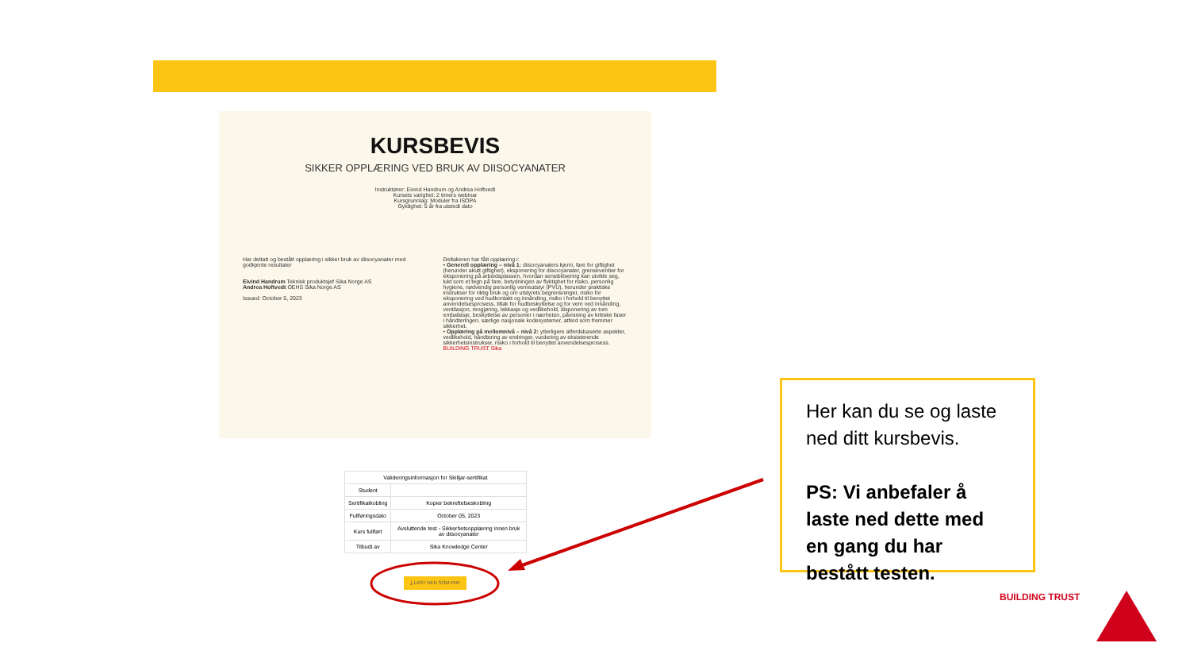KURSBEVIS
SIKKER OPPLÆRING VED BRUK AV DIISOCYANATER
Instruktører: Eivind Handrum og Andrea Hoftvedt
Kursets varighet: 2 timers webinar
Kursgrunnlag: Moduler fra ISOPA
Gyldighet: 5 år fra utstedt dato
Har deltatt og bestått opplæring i sikker bruk av diisocyanater med godkjente resultater
Eivind Handrum Teknisk produktsjef Sika Norge AS
Andrea Hoftvedt OEHS Sika Norge AS
Issued: October 5, 2023
Deltakeren har fått opplæring i:
• Generell opplæring – nivå 1: diisocyanaters kjemi, fare for giftighet (herunder akutt giftighet), eksponering for diisocyanater, grenseverdier for eksponering på arbeidsplassen, hvordan sensibilisering kan utvikle seg, lukt som et tegn på fare, betydningen av flyktighet for risiko, personlig hygiene, nødvendig personlig verneutstyr (PVU), herunder praktiske instrukser for riktig bruk og om utstyrets begrensninger, risiko for eksponering ved hudkontakt og innånding, risiko i forhold til benyttet anvendelsesprosess, tiltak for hudbeskyttelse og for vern ved innånding, ventilasjon, rengjøring, lekkasje og vedlikehold, disponering av tom emballasje, beskyttelse av personer i nærheten, påvisning av kritiske faser i håndteringen, særlige nasjonale kodesystemer, atferd som fremmer sikkerhet.
• Opplæring på mellomnivå – nivå 2: ytterligere atferdsbaserte aspekter, vedlikehold, håndtering av endringer, vurdering av eksisterende sikkerhetsinstrukser, risiko i forhold til benyttet anvendelsesprosess.
BUILDING TRUST Sika
| Valideringsinformasjon for Skilljar-sertifikat | |
| --- | --- |
| Student | |
| Sertifikatkobling | Kopier bekreftelseskobling |
| Fullføringsdato | October 05, 2023 |
| Kurs fullført | Avsluttende test - Sikkerhetsopplæring innen bruk av diisocyanater |
| Tilbudt av | Sika Knowledge Center |
⤓ LAST NED SOM PDF
Her kan du se og laste ned ditt kursbevis.
PS: Vi anbefaler å laste ned dette med en gang du har bestått testen.
BUILDING TRUST